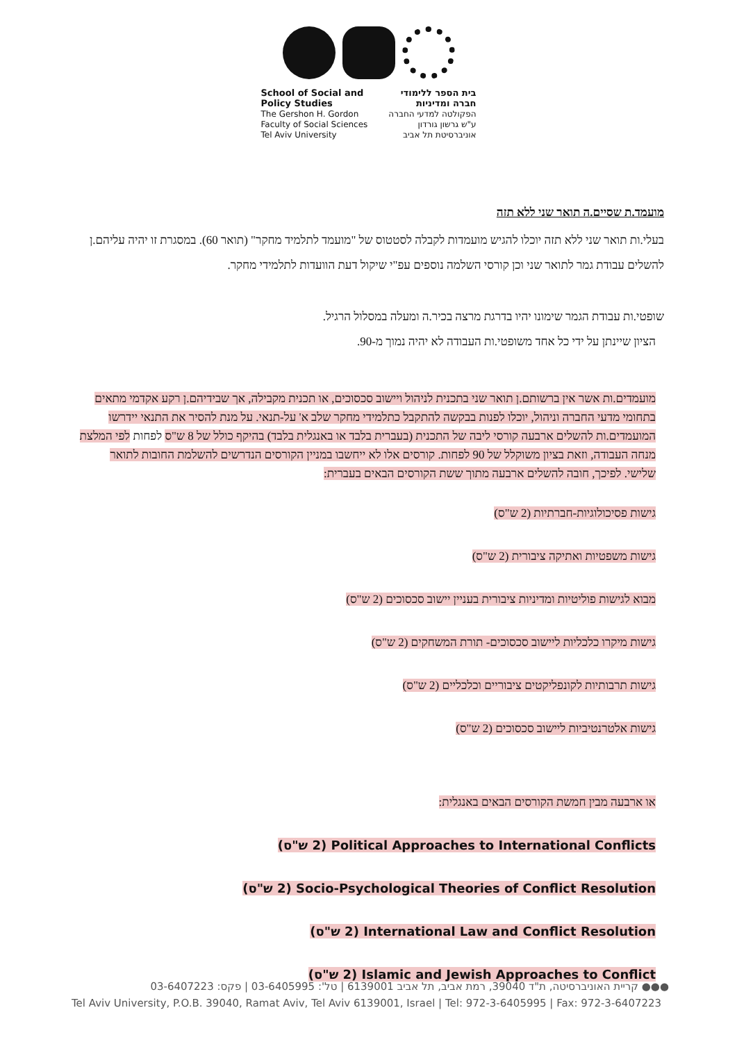School of Social and
Policy Studies
The Gershon H. Gordon
Faculty of Social Sciences
Tel Aviv University
בית הספר ללימודי
חברה ומדיניות
הפקולטה למדעי החברה
ע"ש גרשון גורדון
אוניברסיטת תל אביב
מועמד.ת שסיים.ה תואר שני ללא תזה
בעלי.ות תואר שני ללא תזה יוכלו להגיש מועמדות לקבלה לסטטוס של "מועמד לתלמיד מחקר" (תואר 60). במסגרת זו יהיה עליהם.ן להשלים עבודת גמר לתואר שני וכן קורסי השלמה נוספים עפ"י שיקול דעת הוועדות לתלמידי מחקר.
שופטי.ות עבודת הגמר שימונו יהיו בדרגת מרצה בכיר.ה ומעלה במסלול הרגיל.
הציון שיינתן על ידי כל אחד משופטי.ות העבודה לא יהיה נמוך מ-90.
מועמדים.ות אשר אין ברשותם.ן תואר שני בתכנית לניהול ויישוב סכסוכים, או תכנית מקבילה, אך שבידיהם.ן רקע אקדמי מתאים בתחומי מדעי החברה וניהול, יוכלו לפנות בבקשה להתקבל כתלמידי מחקר שלב א' על-תנאי. על מנת להסיר את התנאי יידרשו המועמדים.ות להשלים ארבעה קורסי ליבה של התכנית (בעברית בלבד או באנגלית בלבד) בהיקף כולל של 8 ש"ס לפחות לפי המלצת מנחה העבודה, וזאת בציון משוקלל של 90 לפחות. קורסים אלו לא ייחשבו במניין הקורסים הנדרשים להשלמת החובות לתואר שלישי. לפיכך, חובה להשלים ארבעה מתוך ששת הקורסים הבאים בעברית:
גישות פסיכולוגיות-חברתיות (2 ש"ס)
גישות משפטיות ואתיקה ציבורית (2 ש"ס)
מבוא לגישות פוליטיות ומדיניות ציבורית בעניין יישוב סכסוכים (2 ש"ס)
גישות מיקרו כלכליות ליישוב סכסוכים- תורת המשחקים (2 ש"ס)
גישות תרבותיות לקונפליקטים ציבוריים וכלכליים (2 ש"ס)
גישות אלטרנטיביות ליישוב סכסוכים (2 ש"ס)
או ארבעה מבין חמשת הקורסים הבאים באנגלית:
Political Approaches to International Conflicts (2 ש"ס)
Socio-Psychological Theories of Conflict Resolution (2 ש"ס)
International Law and Conflict Resolution (2 ש"ס)
Islamic and Jewish Approaches to Conflict (2 ש"ס)
●●● קריית האוניברסיטה, ת"ד 39040, רמת אביב, תל אביב 6139001 | טל': 03-6405995 | פקס: 03-6407223
Tel Aviv University, P.O.B. 39040, Ramat Aviv, Tel Aviv 6139001, Israel | Tel: 972-3-6405995 | Fax: 972-3-6407223